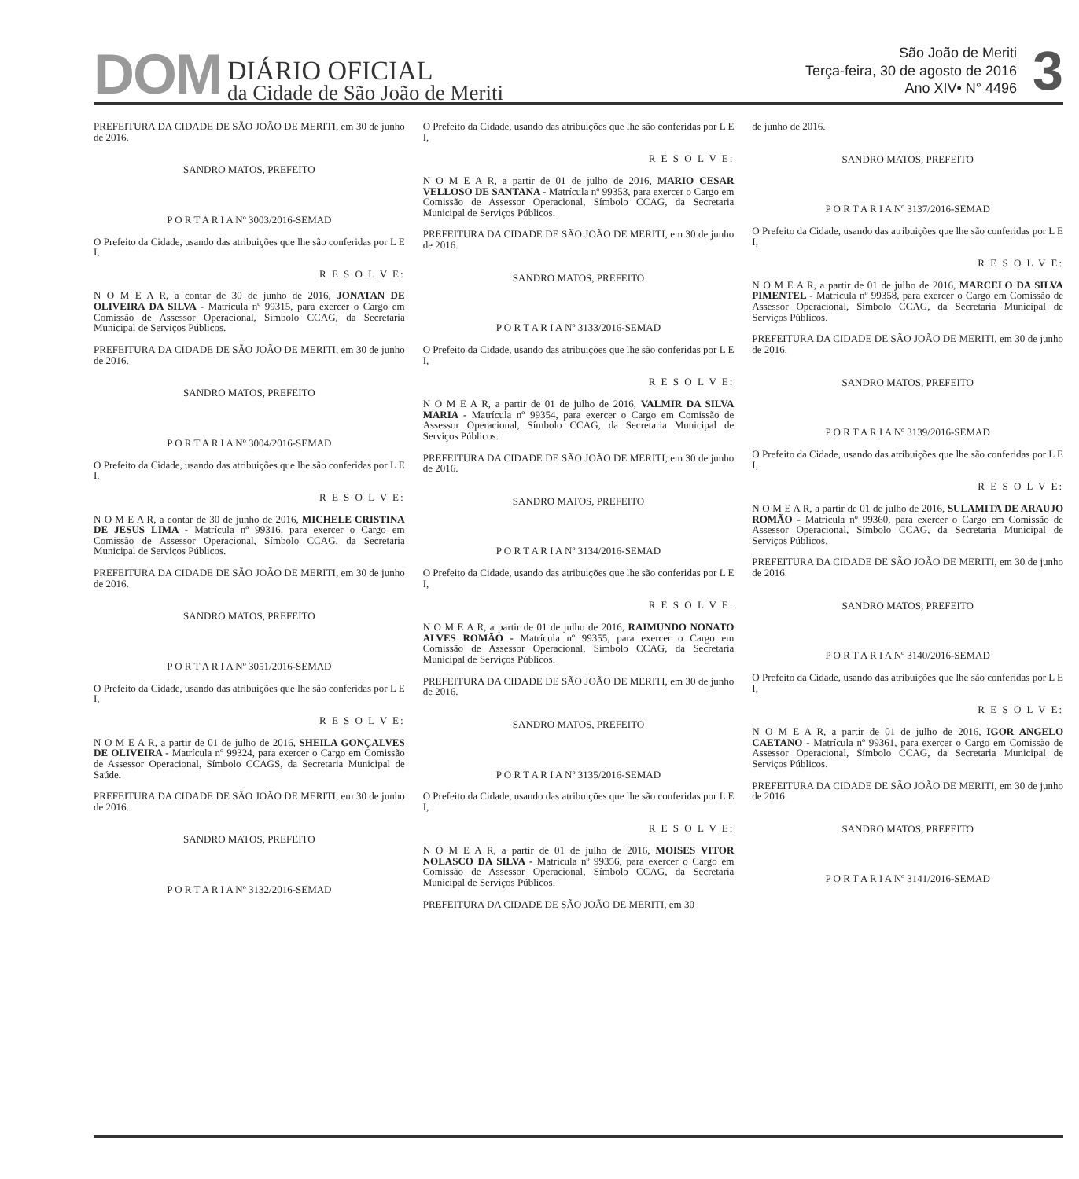DOM DIÁRIO OFICIAL
da Cidade de São João de Meriti
São João de Meriti
Terça-feira, 30 de agosto de 2016
Ano XIV• N° 4496
3
PREFEITURA DA CIDADE DE SÃO JOÃO DE MERITI, em 30 de junho de 2016.
SANDRO MATOS, PREFEITO
P O R T A R I A Nº 3003/2016-SEMAD
O Prefeito da Cidade, usando das atribuições que lhe são conferidas por L E I,
R E S O L V E:
N O M E A R, a contar de 30 de junho de 2016, JONATAN DE OLIVEIRA DA SILVA - Matrícula nº 99315, para exercer o Cargo em Comissão de Assessor Operacional, Símbolo CCAG, da Secretaria Municipal de Serviços Públicos.
PREFEITURA DA CIDADE DE SÃO JOÃO DE MERITI, em 30 de junho de 2016.
SANDRO MATOS, PREFEITO
P O R T A R I A Nº 3004/2016-SEMAD
O Prefeito da Cidade, usando das atribuições que lhe são conferidas por L E I,
R E S O L V E:
N O M E A R, a contar de 30 de junho de 2016, MICHELE CRISTINA DE JESUS LIMA - Matrícula nº 99316, para exercer o Cargo em Comissão de Assessor Operacional, Símbolo CCAG, da Secretaria Municipal de Serviços Públicos.
PREFEITURA DA CIDADE DE SÃO JOÃO DE MERITI, em 30 de junho de 2016.
SANDRO MATOS, PREFEITO
P O R T A R I A Nº 3051/2016-SEMAD
O Prefeito da Cidade, usando das atribuições que lhe são conferidas por L E I,
R E S O L V E:
N O M E A R, a partir de 01 de julho de 2016, SHEILA GONÇALVES DE OLIVEIRA - Matrícula nº 99324, para exercer o Cargo em Comissão de Assessor Operacional, Símbolo CCAGS, da Secretaria Municipal de Saúde.
PREFEITURA DA CIDADE DE SÃO JOÃO DE MERITI, em 30 de junho de 2016.
SANDRO MATOS, PREFEITO
P O R T A R I A Nº 3132/2016-SEMAD
O Prefeito da Cidade, usando das atribuições que lhe são conferidas por L E I,
R E S O L V E:
N O M E A R, a partir de 01 de julho de 2016, MARIO CESAR VELLOSO DE SANTANA - Matrícula nº 99353, para exercer o Cargo em Comissão de Assessor Operacional, Símbolo CCAG, da Secretaria Municipal de Serviços Públicos.
PREFEITURA DA CIDADE DE SÃO JOÃO DE MERITI, em 30 de junho de 2016.
SANDRO MATOS, PREFEITO
P O R T A R I A Nº 3133/2016-SEMAD
O Prefeito da Cidade, usando das atribuições que lhe são conferidas por L E I,
R E S O L V E:
N O M E A R, a partir de 01 de julho de 2016, VALMIR DA SILVA MARIA - Matrícula nº 99354, para exercer o Cargo em Comissão de Assessor Operacional, Símbolo CCAG, da Secretaria Municipal de Serviços Públicos.
PREFEITURA DA CIDADE DE SÃO JOÃO DE MERITI, em 30 de junho de 2016.
SANDRO MATOS, PREFEITO
P O R T A R I A Nº 3134/2016-SEMAD
O Prefeito da Cidade, usando das atribuições que lhe são conferidas por L E I,
R E S O L V E:
N O M E A R, a partir de 01 de julho de 2016, RAIMUNDO NONATO ALVES ROMÃO - Matrícula nº 99355, para exercer o Cargo em Comissão de Assessor Operacional, Símbolo CCAG, da Secretaria Municipal de Serviços Públicos.
PREFEITURA DA CIDADE DE SÃO JOÃO DE MERITI, em 30 de junho de 2016.
SANDRO MATOS, PREFEITO
P O R T A R I A Nº 3135/2016-SEMAD
O Prefeito da Cidade, usando das atribuições que lhe são conferidas por L E I,
R E S O L V E:
N O M E A R, a partir de 01 de julho de 2016, MOISES VITOR NOLASCO DA SILVA - Matrícula nº 99356, para exercer o Cargo em Comissão de Assessor Operacional, Símbolo CCAG, da Secretaria Municipal de Serviços Públicos.
PREFEITURA DA CIDADE DE SÃO JOÃO DE MERITI, em 30
de junho de 2016.
SANDRO MATOS, PREFEITO
P O R T A R I A Nº 3137/2016-SEMAD
O Prefeito da Cidade, usando das atribuições que lhe são conferidas por L E I,
R E S O L V E:
N O M E A R, a partir de 01 de julho de 2016, MARCELO DA SILVA PIMENTEL - Matrícula nº 99358, para exercer o Cargo em Comissão de Assessor Operacional, Símbolo CCAG, da Secretaria Municipal de Serviços Públicos.
PREFEITURA DA CIDADE DE SÃO JOÃO DE MERITI, em 30 de junho de 2016.
SANDRO MATOS, PREFEITO
P O R T A R I A Nº 3139/2016-SEMAD
O Prefeito da Cidade, usando das atribuições que lhe são conferidas por L E I,
R E S O L V E:
N O M E A R, a partir de 01 de julho de 2016, SULAMITA DE ARAUJO ROMÃO - Matrícula nº 99360, para exercer o Cargo em Comissão de Assessor Operacional, Símbolo CCAG, da Secretaria Municipal de Serviços Públicos.
PREFEITURA DA CIDADE DE SÃO JOÃO DE MERITI, em 30 de junho de 2016.
SANDRO MATOS, PREFEITO
P O R T A R I A Nº 3140/2016-SEMAD
O Prefeito da Cidade, usando das atribuições que lhe são conferidas por L E I,
R E S O L V E:
N O M E A R, a partir de 01 de julho de 2016, IGOR ANGELO CAETANO - Matrícula nº 99361, para exercer o Cargo em Comissão de Assessor Operacional, Símbolo CCAG, da Secretaria Municipal de Serviços Públicos.
PREFEITURA DA CIDADE DE SÃO JOÃO DE MERITI, em 30 de junho de 2016.
SANDRO MATOS, PREFEITO
P O R T A R I A Nº 3141/2016-SEMAD